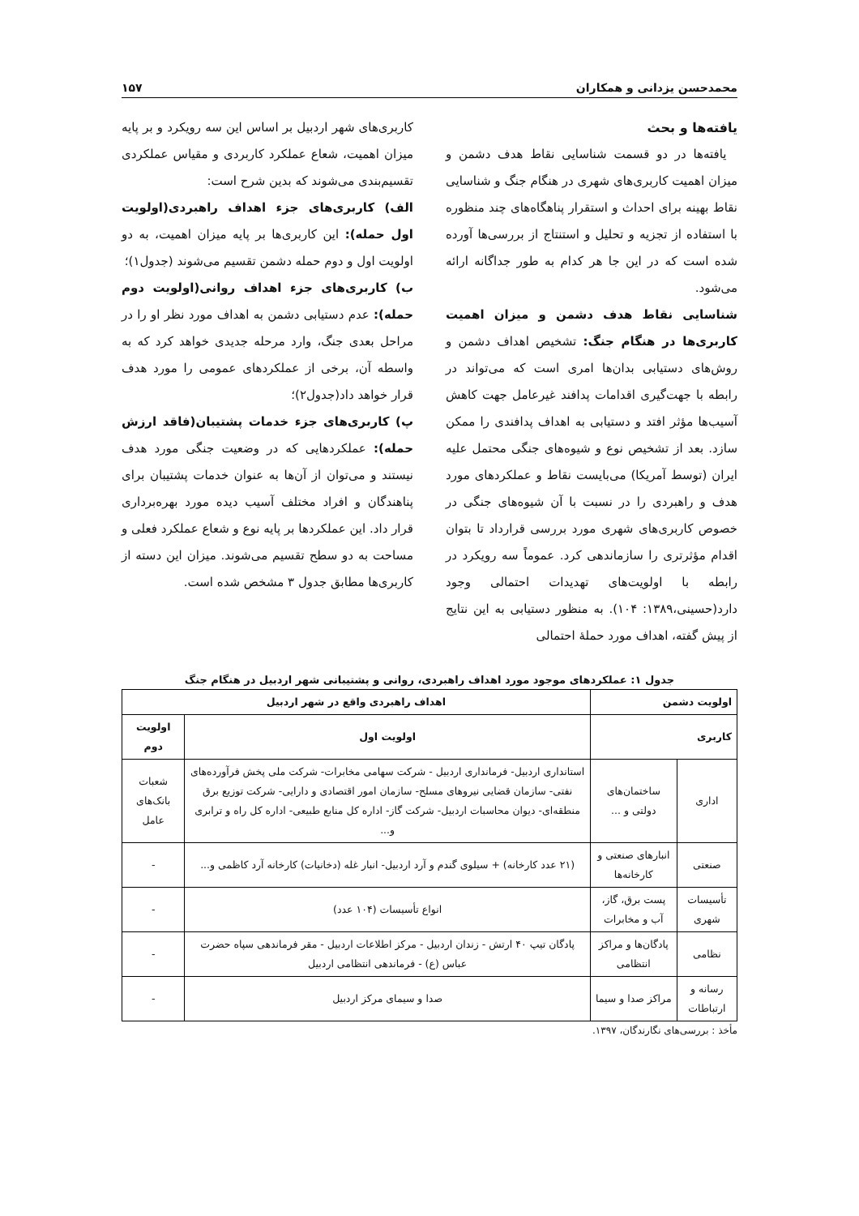محمدحسن یزدانی و همکاران ۱۵۷
یافته‌ها و بحث
یافته‌ها در دو قسمت شناسایی نقاط هدف دشمن و میزان اهمیت کاربری‌های شهری در هنگام جنگ و شناسایی نقاط بهینه برای احداث و استقرار پناهگاه‌های چند منظوره با استفاده از تجزیه و تحلیل و استنتاج از بررسی‌ها آورده شده است که در این جا هر کدام به طور جداگانه ارائه می‌شود.
شناسایی نقاط هدف دشمن و میزان اهمیت کاربری‌ها در هنگام جنگ: تشخیص اهداف دشمن و روش‌های دستیابی بدان‌ها امری است که می‌تواند در رابطه با جهت‌گیری اقدامات پدافند غیرعامل جهت کاهش آسیب‌ها مؤثر افتد و دستیابی به اهداف پدافندی را ممکن سازد. بعد از تشخیص نوع و شیوه‌های جنگی محتمل علیه ایران (توسط آمریکا) می‌بایست نقاط و عملکردهای مورد هدف و راهبردی را در نسبت با آن شیوه‌های جنگی در خصوص کاربری‌های شهری مورد بررسی قرارداد تا بتوان اقدام مؤثرتری را سازماندهی کرد. عموماً سه رویکرد در رابطه با اولویت‌های تهدیدات احتمالی وجود دارد(حسینی،۱۳۸۹: ۱۰۴). به منظور دستیابی به این نتایج از پیش گفته، اهداف مورد حملهٔ احتمالی
کاربری‌های شهر اردبیل بر اساس این سه رویکرد و بر پایه میزان اهمیت، شعاع عملکرد کاربردی و مقیاس عملکردی تقسیم‌بندی می‌شوند که بدین شرح است:
الف) کاربری‌های جزء اهداف راهبردی(اولویت اول حمله): این کاربری‌ها بر پایه میزان اهمیت، به دو اولویت اول و دوم حمله دشمن تقسیم می‌شوند (جدول۱)؛
ب) کاربری‌های جزء اهداف روانی(اولویت دوم حمله): عدم دستیابی دشمن به اهداف مورد نظر او را در مراحل بعدی جنگ، وارد مرحله جدیدی خواهد کرد که به واسطه آن، برخی از عملکردهای عمومی را مورد هدف قرار خواهد داد(جدول۲)؛
پ) کاربری‌های جزء خدمات پشتیبان(فاقد ارزش حمله): عملکردهایی که در وضعیت جنگی مورد هدف نیستند و می‌توان از آن‌ها به عنوان خدمات پشتیبان برای پناهندگان و افراد مختلف آسیب دیده مورد بهره‌برداری قرار داد. این عملکردها بر پایه نوع و شعاع عملکرد فعلی و مساحت به دو سطح تقسیم می‌شوند. میزان این دسته از کاربری‌ها مطابق جدول ۳ مشخص شده است.
جدول ۱: عملکردهای موجود مورد اهداف راهبردی، روانی و پشتیبانی شهر اردبیل در هنگام جنگ
| اولویت دشمن | | اهداف راهبردی واقع در شهر اردبیل | |
| --- | --- | --- | --- |
| کاربری | | اولویت اول | اولویت دوم |
| اداری | ساختمان‌های دولتی و ... | استانداری اردبیل- فرمانداری اردبیل - شرکت سهامی مخابرات- شرکت ملی پخش فرآورده‌های نفتی- سازمان قضایی نیروهای مسلح- سازمان امور اقتصادی و دارایی- شرکت توزیع برق منطقه‌ای- دیوان محاسبات اردبیل- شرکت گاز- اداره کل منابع طبیعی- اداره کل راه و ترابری و... | شعبات بانک‌های عامل |
| صنعتی | انبارهای صنعتی و کارخانه‌ها | (۲۱ عدد کارخانه) + سیلوی گندم و آرد اردبیل- انبار غله (دخانیات) کارخانه آرد کاظمی و... | - |
| تأسیسات شهری | پست برق، گاز، آب و مخابرات | انواع تأسیسات (۱۰۴ عدد) | - |
| نظامی | پادگان‌ها و مراکز انتظامی | پادگان تیپ ۴۰ ارتش - زندان اردبیل - مرکز اطلاعات اردبیل - مقر فرماندهی سپاه حضرت عباس (ع) - فرماندهی انتظامی اردبیل | - |
| رسانه و ارتباطات | مراکز صدا و سیما | صدا و سیمای مرکز اردبیل | - |
مأخذ : بررسی‌های نگارندگان، ۱۳۹۷.